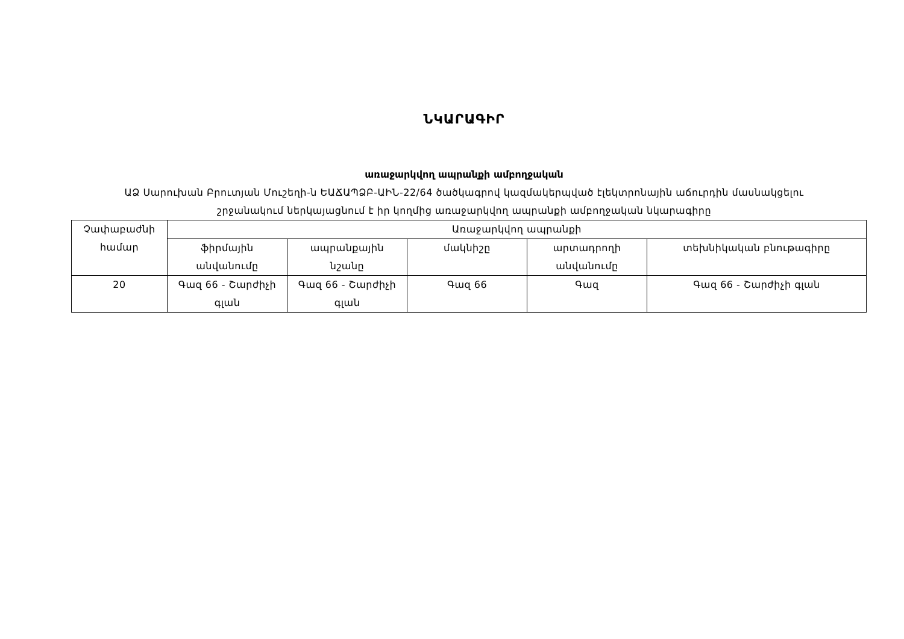ՆԿԱՐԱԳԻՐ
առաջարկվող ապրանքի ամբողջական
ԱՁ Սարուխան Բրուտյան Մուշեղի-ն ԵԱՃԱՊՁԲ-ԱԻՆ-22/64 ծածկագրով կազմակերպված էլեկտրոնային աճուրդին մասնակցելու
շրջանակում ներկայացնում է իր կողմից առաջարկվող ապրանքի ամբողջական նկարագիրը
| Չափաբաժնի համար | Առաջարկվող ապրանքի | | | | |
| | ֆիրմային անվանումը | ապրանքային նշանը | մակնիշը | արտադրողի անվանումը | տեխնիկական բնութագիրը |
| 20 | Գազ 66 - Շարժիչի գլան | Գազ 66 - Շարժիչի գլան | Գազ 66 | Գազ | Գազ 66 - Շարժիչի գլան |